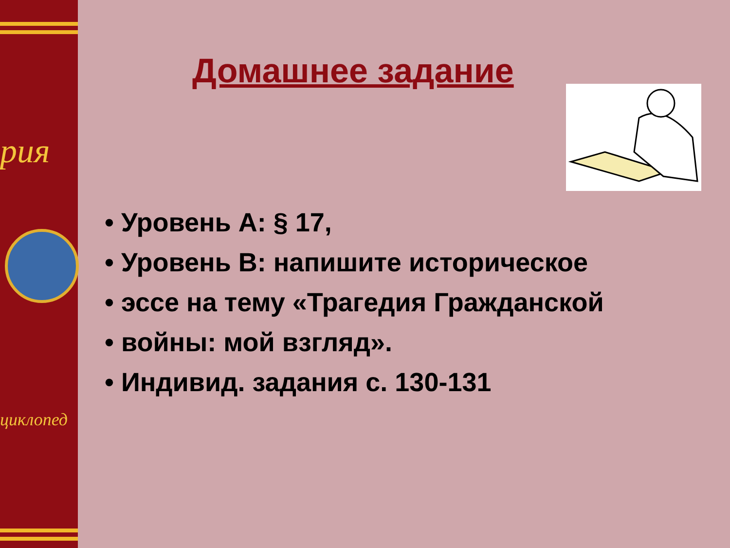рия
циклопед
Домашнее задание
• Уровень А: § 17,
• Уровень В: напишите историческое
• эссе на тему «Трагедия Гражданской
• войны: мой взгляд».
• Индивид. задания с. 130-131